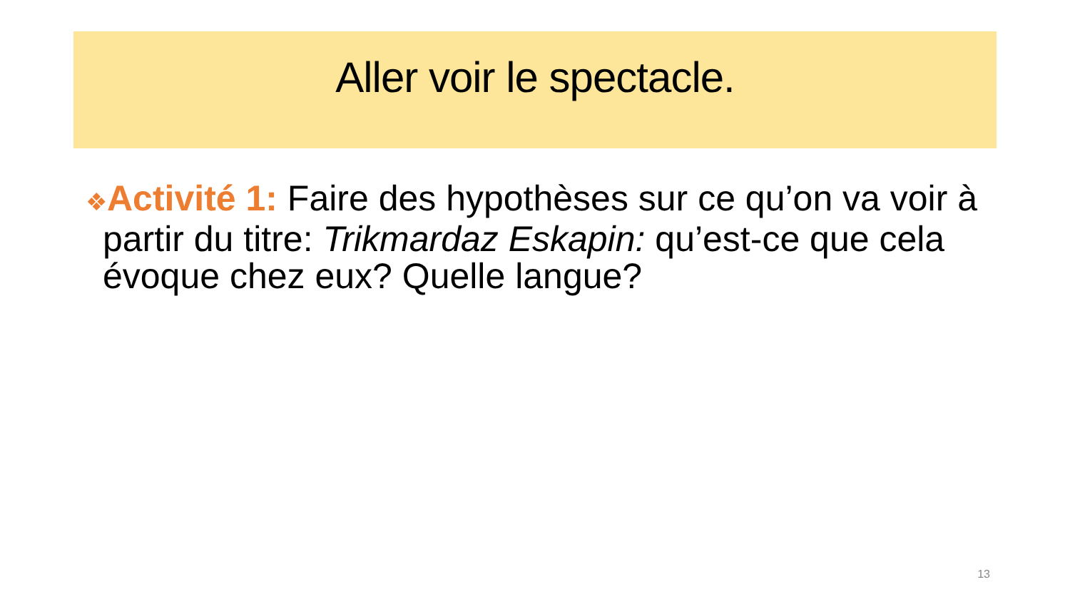Aller voir le spectacle.
❖Activité 1: Faire des hypothèses sur ce qu’on va voir à partir du titre: Trikmardaz Eskapin: qu’est-ce que cela évoque chez eux? Quelle langue?
13